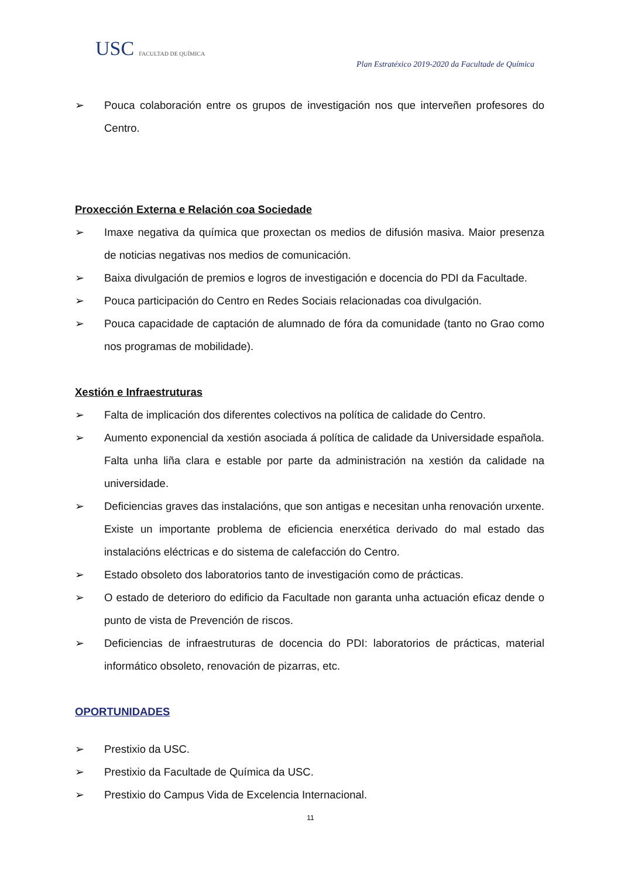USC FACULTAD DE QUÍMICA
Plan Estratéxico 2019-2020 da Facultade de Química
➢ Pouca colaboración entre os grupos de investigación nos que interveñen profesores do Centro.
Proxección Externa e Relación coa Sociedade
➢ Imaxe negativa da química que proxectan os medios de difusión masiva. Maior presenza de noticias negativas nos medios de comunicación.
➢ Baixa divulgación de premios e logros de investigación e docencia do PDI da Facultade.
➢ Pouca participación do Centro en Redes Sociais relacionadas coa divulgación.
➢ Pouca capacidade de captación de alumnado de fóra da comunidade (tanto no Grao como nos programas de mobilidade).
Xestión e Infraestruturas
➢ Falta de implicación dos diferentes colectivos na política de calidade do Centro.
➢ Aumento exponencial da xestión asociada á política de calidade da Universidade española. Falta unha liña clara e estable por parte da administración na xestión da calidade na universidade.
➢ Deficiencias graves das instalacións, que son antigas e necesitan unha renovación urxente. Existe un importante problema de eficiencia enerxética derivado do mal estado das instalacións eléctricas e do sistema de calefacción do Centro.
➢ Estado obsoleto dos laboratorios tanto de investigación como de prácticas.
➢ O estado de deterioro do edificio da Facultade non garanta unha actuación eficaz dende o punto de vista de Prevención de riscos.
➢ Deficiencias de infraestruturas de docencia do PDI: laboratorios de prácticas, material informático obsoleto, renovación de pizarras, etc.
OPORTUNIDADES
➢ Prestixio da USC.
➢ Prestixio da Facultade de Química da USC.
➢ Prestixio do Campus Vida de Excelencia Internacional.
11